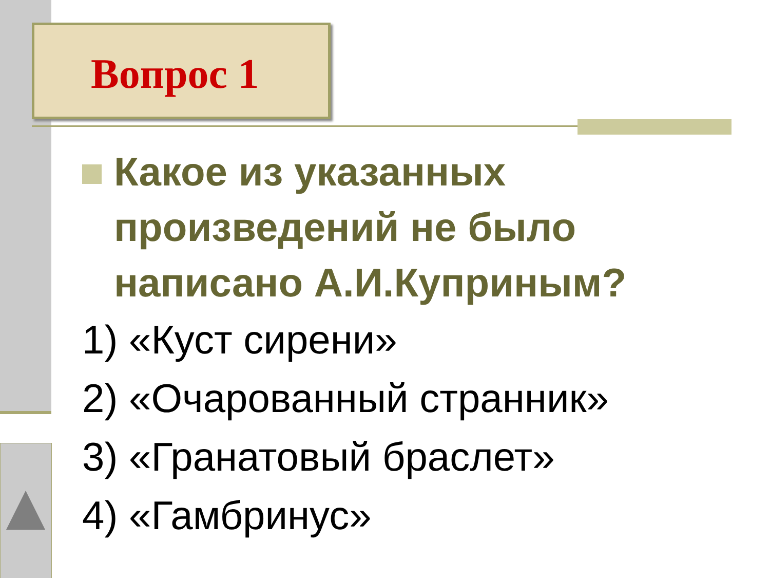Вопрос 1
Какое из указанных произведений не было написано А.И.Куприным?
1) «Куст сирени»
2) «Очарованный странник»
3) «Гранатовый браслет»
4) «Гамбринус»